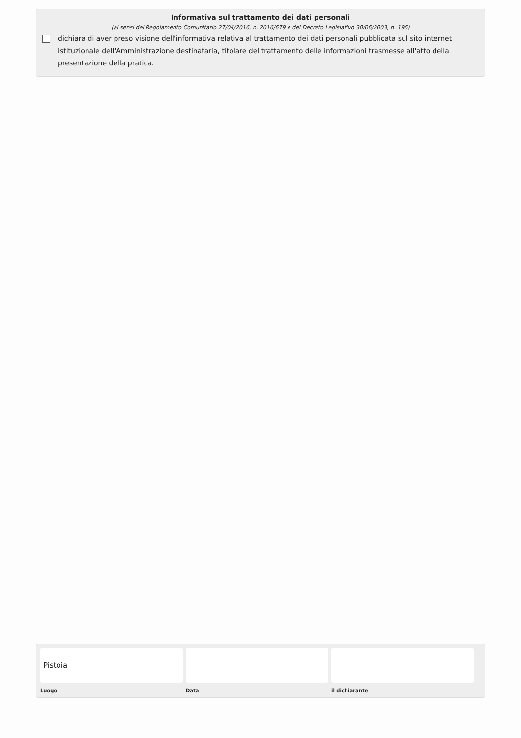Informativa sul trattamento dei dati personali
(ai sensi del Regolamento Comunitario 27/04/2016, n. 2016/679 e del Decreto Legislativo 30/06/2003, n. 196)
dichiara di aver preso visione dell'informativa relativa al trattamento dei dati personali pubblicata sul sito internet istituzionale dell'Amministrazione destinataria, titolare del trattamento delle informazioni trasmesse all'atto della presentazione della pratica.
Pistoia
Luogo Data il dichiarante